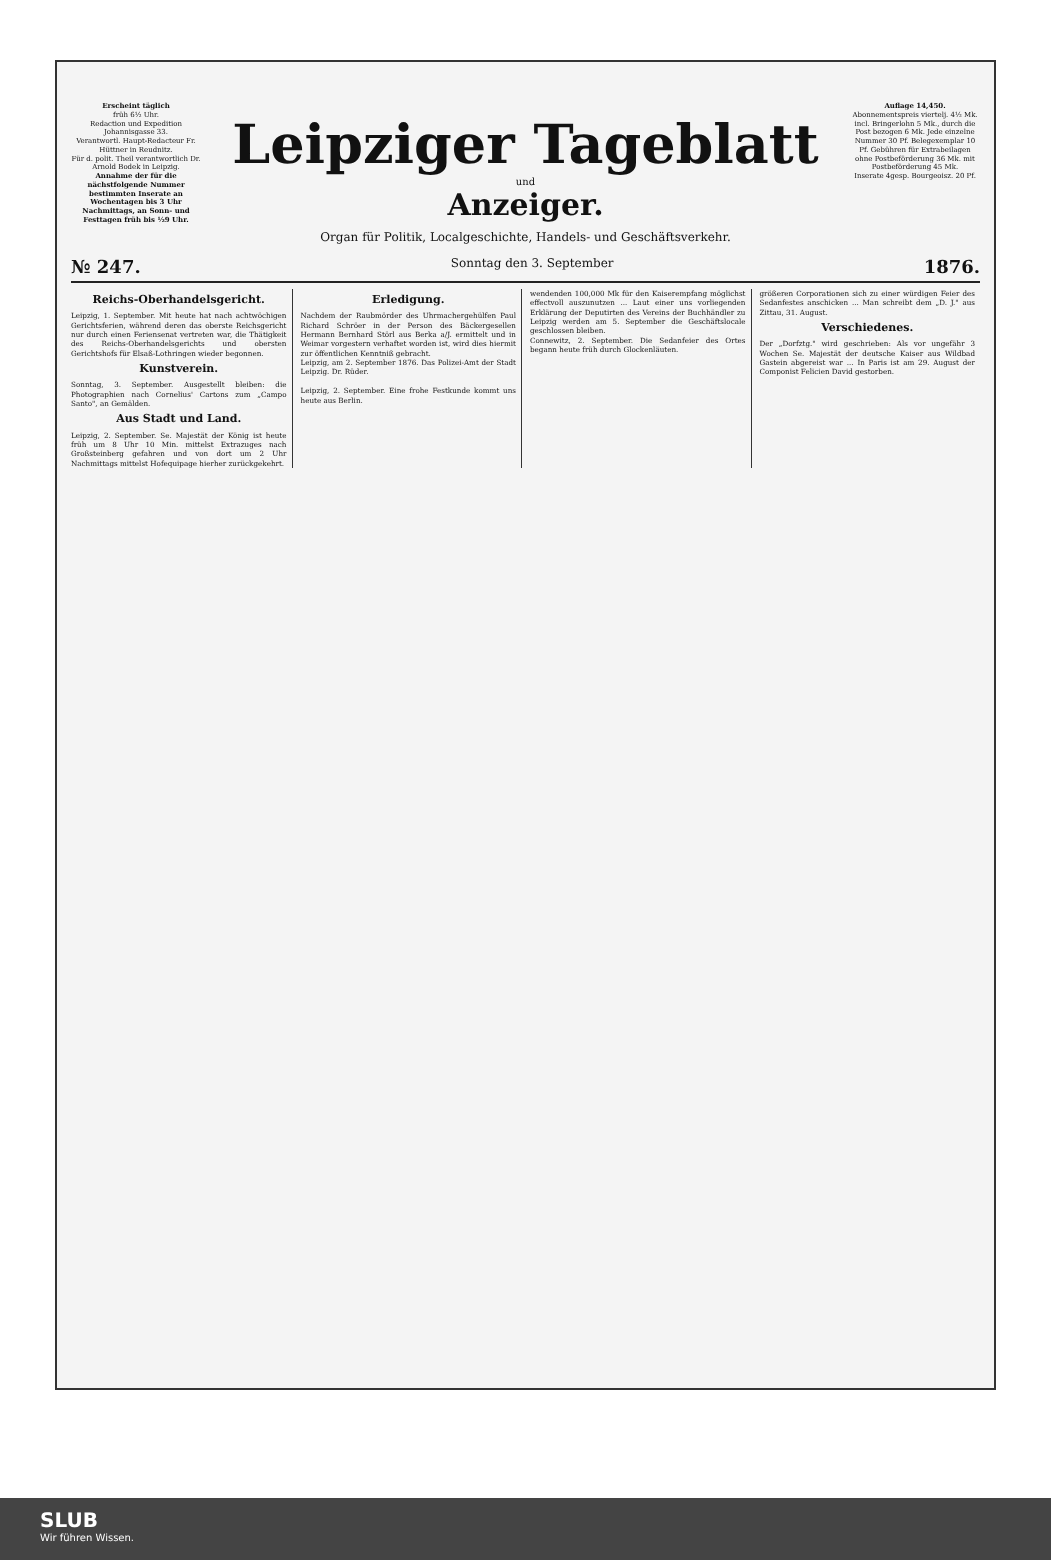Erscheint täglich
früh 6½ Uhr.
Redaction und Expedition Johannisgasse 33.
Verantwortl. Haupt-Redacteur Fr. Hüttner in Reudnitz.
Für d. polit. Theil verantwortlich Dr. Arnold Bodek in Leipzig.
Annahme der für die nächstfolgende Nummer bestimmten Inserate an Wochentagen bis 3 Uhr Nachmittags, an Sonn- und Festtagen früh bis ½9 Uhr.
Leipziger Tageblatt
und
Anzeiger.
Organ für Politik, Localgeschichte, Handels- und Geschäftsverkehr.
Auflage 14,450.
Abonnementspreis viertelj. 4½ Mk. incl. Bringerlohn 5 Mk., durch die Post bezogen 6 Mk. Jede einzelne Nummer 30 Pf. Belegexemplar 10 Pf. Gebühren für Extrabeilagen ohne Postbeförderung 36 Mk. mit Postbeförderung 45 Mk.
Inserate 4gesp. Bourgeoisz. 20 Pf.
№ 247. Sonntag den 3. September 1876.
Reichs-Oberhandelsgericht.
Leipzig, 1. September. Mit heute hat nach achtwöchigen Gerichtsferien, während deren das oberste Reichsgericht nur durch einen Feriensenat vertreten war, die Thätigkeit des Reichs-Oberhandelsgerichts und obersten Gerichtshofs für Elsaß-Lothringen wieder begonnen.
Kunstverein.
Sonntag, 3. September. Ausgestellt bleiben: die Photographien nach Cornelius' Cartons zum „Campo Santo", an Gemälden.
Aus Stadt und Land.
Leipzig, 2. September. Se. Majestät der König ist heute früh um 8 Uhr 10 Min. mittelst Extrazuges nach Großsteinberg gefahren und von dort um 2 Uhr Nachmittags mittelst Hofequipage hierher zurückgekehrt.
Erledigung.
Nachdem der Raubmörder des Uhrmachergehülfen Paul Richard Schröer in der Person des Bäckergesellen Hermann Bernhard Störl aus Berka a/J. ermittelt und in Weimar vorgestern verhaftet worden ist, wird dies hiermit zur öffentlichen Kenntniß gebracht.
Leipzig, am 2. September 1876. Das Polizei-Amt der Stadt Leipzig. Dr. Rüder.
Leipzig, 2. September. Eine frohe Festkunde kommt uns heute aus Berlin.
wendenden 100,000 Mk für den Kaiserempfang möglichst effectvoll auszunutzen ... Laut einer uns vorliegenden Erklärung der Deputirten des Vereins der Buchhändler zu Leipzig werden am 5. September die Geschäftslocale geschlossen bleiben.
Connewitz, 2. September. Die Sedanfeier des Ortes begann heute früh durch Glockenläuten.
größeren Corporationen sich zu einer würdigen Feier des Sedanfestes anschicken ... Man schreibt dem „D. J." aus Zittau, 31. August.
Verschiedenes.
Der „Dorfztg." wird geschrieben: Als vor ungefähr 3 Wochen Se. Majestät der deutsche Kaiser aus Wildbad Gastein abgereist war ... In Paris ist am 29. August der Componist Felicien David gestorben.
SLUB
Wir führen Wissen.